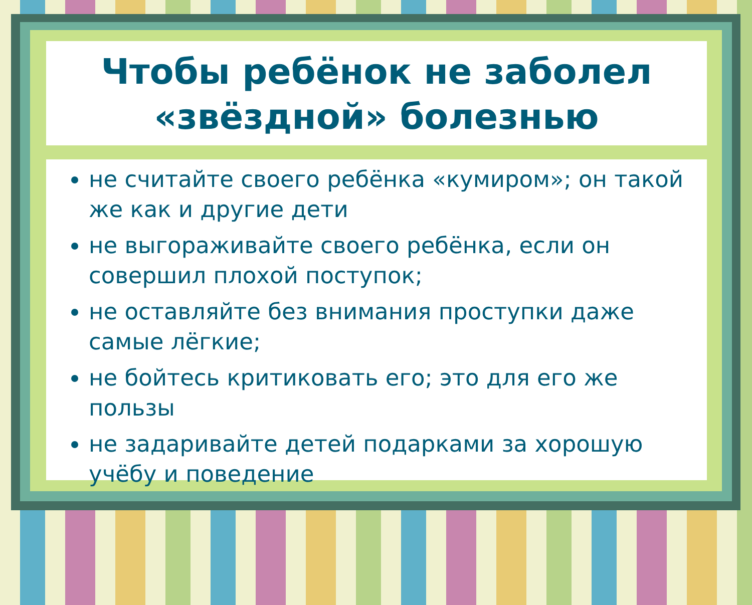Чтобы ребёнок не заболел
«звёздной» болезнью
не считайте своего ребёнка «кумиром»; он такой же как и другие дети
не выгораживайте своего ребёнка, если он совершил плохой поступок;
не оставляйте без внимания проступки даже самые лёгкие;
не бойтесь критиковать его; это для его же пользы
не задаривайте детей подарками за хорошую учёбу и поведение